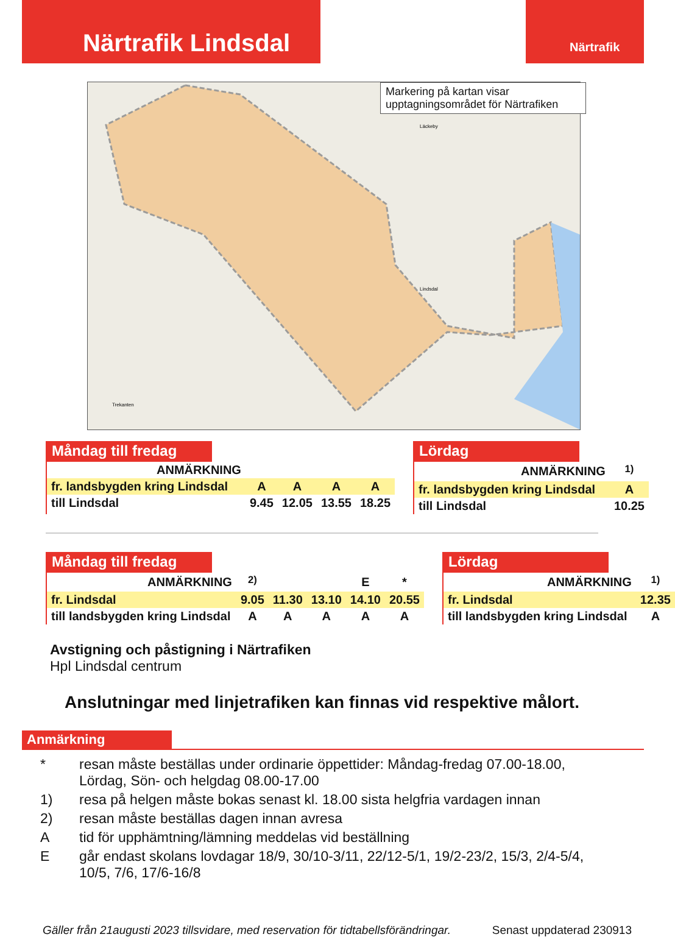Närtrafik Lindsdal
Närtrafik
Lindsdal
Läckeby
Trekanten
Markering på kartan visar upptagningsområdet för Närtrafiken
Måndag till fredag
| ANMÄRKNING | | | | |
| fr. landsbygden kring Lindsdal | A | A | A | A |
| till Lindsdal | 9.45 | 12.05 | 13.55 | 18.25 |
Lördag
| ANMÄRKNING | <sup>1)</sup> |
| fr. landsbygden kring Lindsdal | A |
| till Lindsdal | 10.25 |
Måndag till fredag
| ANMÄRKNING | <sup>2)</sup> | | | E | * |
| fr. Lindsdal | 9.05 | 11.30 | 13.10 | 14.10 | 20.55 |
| till landsbygden kring Lindsdal | A | A | A | A | A |
Lördag
| ANMÄRKNING | <sup>1)</sup> |
| fr. Lindsdal | 12.35 |
| till landsbygden kring Lindsdal | A |
Avstigning och påstigning i Närtrafiken
Hpl Lindsdal centrum
Anslutningar med linjetrafiken kan finnas vid respektive målort.
Anmärkning
* resan måste beställas under ordinarie öppettider: Måndag-fredag 07.00-18.00, Lördag, Sön- och helgdag 08.00-17.00
1) resa på helgen måste bokas senast kl. 18.00 sista helgfria vardagen innan
2) resan måste beställas dagen innan avresa
Atid för upphämtning/lämning meddelas vid beställning
Egår endast skolans lovdagar 18/9, 30/10-3/11, 22/12-5/1, 19/2-23/2, 15/3, 2/4-5/4, 10/5, 7/6, 17/6-16/8
Gäller från 21augusti 2023 tillsvidare, med reservation för tidtabellsförändringar. Senast uppdaterad 230913